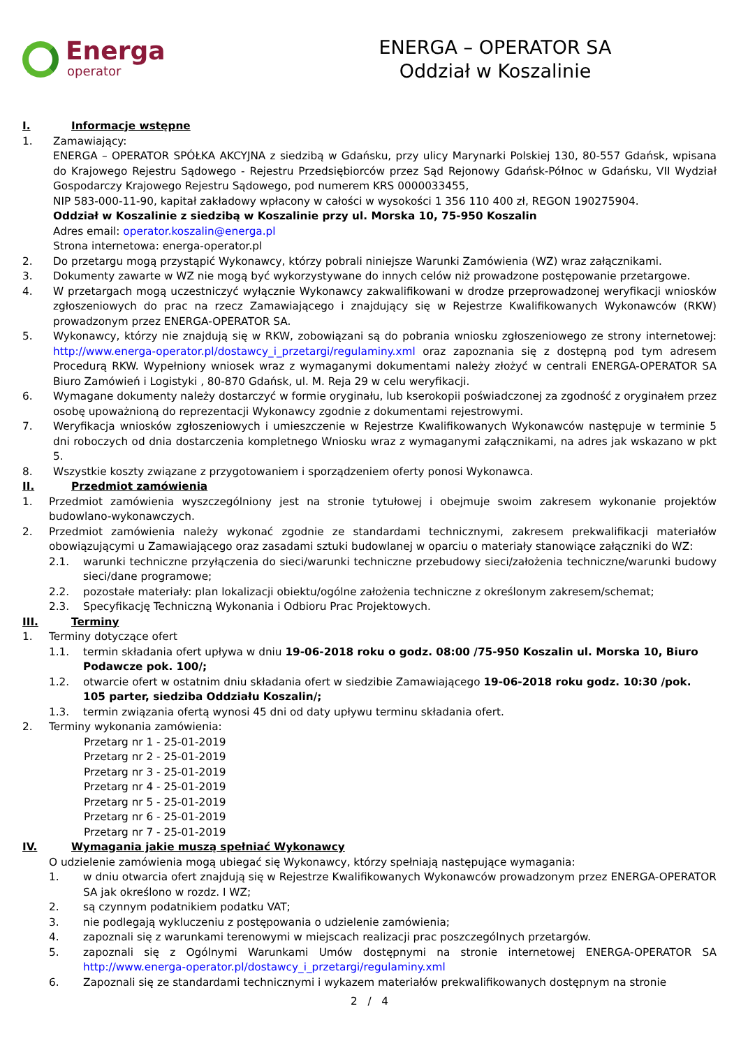Energa
operator
ENERGA – OPERATOR SA
Oddział w Koszalinie
I. Informacje wstępne
1. Zamawiający:
ENERGA – OPERATOR SPÓŁKA AKCYJNA z siedzibą w Gdańsku, przy ulicy Marynarki Polskiej 130, 80-557 Gdańsk, wpisana do Krajowego Rejestru Sądowego - Rejestru Przedsiębiorców przez Sąd Rejonowy Gdańsk-Północ w Gdańsku, VII Wydział Gospodarczy Krajowego Rejestru Sądowego, pod numerem KRS 0000033455,
NIP 583-000-11-90, kapitał zakładowy wpłacony w całości w wysokości 1 356 110 400 zł, REGON 190275904.
Oddział w Koszalinie z siedzibą w Koszalinie przy ul. Morska 10, 75-950 Koszalin
Adres email: operator.koszalin@energa.pl
Strona internetowa: energa-operator.pl
2. Do przetargu mogą przystąpić Wykonawcy, którzy pobrali niniejsze Warunki Zamówienia (WZ) wraz załącznikami.
3. Dokumenty zawarte w WZ nie mogą być wykorzystywane do innych celów niż prowadzone postępowanie przetargowe.
4. W przetargach mogą uczestniczyć wyłącznie Wykonawcy zakwalifikowani w drodze przeprowadzonej weryfikacji wniosków zgłoszeniowych do prac na rzecz Zamawiającego i znajdujący się w Rejestrze Kwalifikowanych Wykonawców (RKW) prowadzonym przez ENERGA-OPERATOR SA.
5. Wykonawcy, którzy nie znajdują się w RKW, zobowiązani są do pobrania wniosku zgłoszeniowego ze strony internetowej: http://www.energa-operator.pl/dostawcy_i_przetargi/regulaminy.xml oraz zapoznania się z dostępną pod tym adresem Procedurą RKW. Wypełniony wniosek wraz z wymaganymi dokumentami należy złożyć w centrali ENERGA-OPERATOR SA Biuro Zamówień i Logistyki , 80-870 Gdańsk, ul. M. Reja 29 w celu weryfikacji.
6. Wymagane dokumenty należy dostarczyć w formie oryginału, lub kserokopii poświadczonej za zgodność z oryginałem przez osobę upoważnioną do reprezentacji Wykonawcy zgodnie z dokumentami rejestrowymi.
7. Weryfikacja wniosków zgłoszeniowych i umieszczenie w Rejestrze Kwalifikowanych Wykonawców następuje w terminie 5 dni roboczych od dnia dostarczenia kompletnego Wniosku wraz z wymaganymi załącznikami, na adres jak wskazano w pkt 5.
8. Wszystkie koszty związane z przygotowaniem i sporządzeniem oferty ponosi Wykonawca.
II. Przedmiot zamówienia
1. Przedmiot zamówienia wyszczególniony jest na stronie tytułowej i obejmuje swoim zakresem wykonanie projektów budowlano-wykonawczych.
2. Przedmiot zamówienia należy wykonać zgodnie ze standardami technicznymi, zakresem prekwalifikacji materiałów obowiązującymi u Zamawiającego oraz zasadami sztuki budowlanej w oparciu o materiały stanowiące załączniki do WZ:
2.1. warunki techniczne przyłączenia do sieci/warunki techniczne przebudowy sieci/założenia techniczne/warunki budowy sieci/dane programowe;
2.2. pozostałe materiały: plan lokalizacji obiektu/ogólne założenia techniczne z określonym zakresem/schemat;
2.3. Specyfikację Techniczną Wykonania i Odbioru Prac Projektowych.
III. Terminy
1. Terminy dotyczące ofert
1.1. termin składania ofert upływa w dniu 19-06-2018 roku o godz. 08:00 /75-950 Koszalin ul. Morska 10, Biuro Podawcze pok. 100/;
1.2. otwarcie ofert w ostatnim dniu składania ofert w siedzibie Zamawiającego 19-06-2018 roku godz. 10:30 /pok. 105 parter, siedziba Oddziału Koszalin/;
1.3. termin związania ofertą wynosi 45 dni od daty upływu terminu składania ofert.
2. Terminy wykonania zamówienia:
Przetarg nr 1 - 25-01-2019
Przetarg nr 2 - 25-01-2019
Przetarg nr 3 - 25-01-2019
Przetarg nr 4 - 25-01-2019
Przetarg nr 5 - 25-01-2019
Przetarg nr 6 - 25-01-2019
Przetarg nr 7 - 25-01-2019
IV. Wymagania jakie muszą spełniać Wykonawcy
O udzielenie zamówienia mogą ubiegać się Wykonawcy, którzy spełniają następujące wymagania:
1. w dniu otwarcia ofert znajdują się w Rejestrze Kwalifikowanych Wykonawców prowadzonym przez ENERGA-OPERATOR SA jak określono w rozdz. I WZ;
2. są czynnym podatnikiem podatku VAT;
3. nie podlegają wykluczeniu z postępowania o udzielenie zamówienia;
4. zapoznali się z warunkami terenowymi w miejscach realizacji prac poszczególnych przetargów.
5. zapoznali się z Ogólnymi Warunkami Umów dostępnymi na stronie internetowej ENERGA-OPERATOR SA http://www.energa-operator.pl/dostawcy_i_przetargi/regulaminy.xml
6. Zapoznali się ze standardami technicznymi i wykazem materiałów prekwalifikowanych dostępnym na stronie
2 / 4